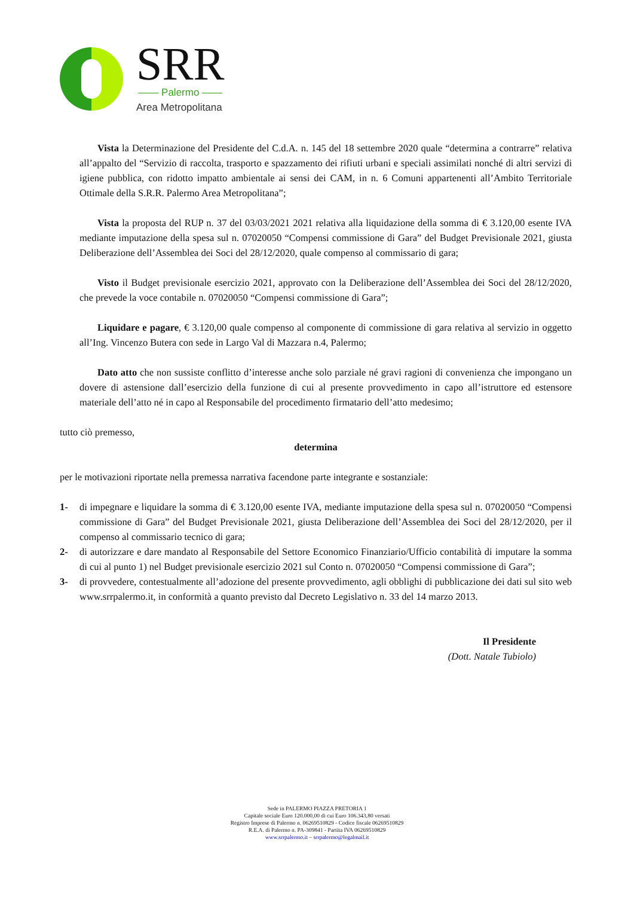SRR
—— Palermo ——
Area Metropolitana
Vista la Determinazione del Presidente del C.d.A. n. 145 del 18 settembre 2020 quale “determina a contrarre” relativa all’appalto del “Servizio di raccolta, trasporto e spazzamento dei rifiuti urbani e speciali assimilati nonché di altri servizi di igiene pubblica, con ridotto impatto ambientale ai sensi dei CAM, in n. 6 Comuni appartenenti all’Ambito Territoriale Ottimale della S.R.R. Palermo Area Metropolitana”;
Vista la proposta del RUP n. 37 del 03/03/2021 2021 relativa alla liquidazione della somma di € 3.120,00 esente IVA mediante imputazione della spesa sul n. 07020050 “Compensi commissione di Gara” del Budget Previsionale 2021, giusta Deliberazione dell’Assemblea dei Soci del 28/12/2020, quale compenso al commissario di gara;
Visto il Budget previsionale esercizio 2021, approvato con la Deliberazione dell’Assemblea dei Soci del 28/12/2020, che prevede la voce contabile n. 07020050 “Compensi commissione di Gara”;
Liquidare e pagare, € 3.120,00 quale compenso al componente di commissione di gara relativa al servizio in oggetto all’Ing. Vincenzo Butera con sede in Largo Val di Mazzara n.4, Palermo;
Dato atto che non sussiste conflitto d’interesse anche solo parziale né gravi ragioni di convenienza che impongano un dovere di astensione dall’esercizio della funzione di cui al presente provvedimento in capo all’istruttore ed estensore materiale dell’atto né in capo al Responsabile del procedimento firmatario dell’atto medesimo;
tutto ciò premesso,
determina
per le motivazioni riportate nella premessa narrativa facendone parte integrante e sostanziale:
1- di impegnare e liquidare la somma di € 3.120,00 esente IVA, mediante imputazione della spesa sul n. 07020050 “Compensi commissione di Gara” del Budget Previsionale 2021, giusta Deliberazione dell’Assemblea dei Soci del 28/12/2020, per il compenso al commissario tecnico di gara;
2- di autorizzare e dare mandato al Responsabile del Settore Economico Finanziario/Ufficio contabilità di imputare la somma di cui al punto 1) nel Budget previsionale esercizio 2021 sul Conto n. 07020050 “Compensi commissione di Gara”;
3- di provvedere, contestualmente all’adozione del presente provvedimento, agli obblighi di pubblicazione dei dati sul sito web www.srrpalermo.it, in conformità a quanto previsto dal Decreto Legislativo n. 33 del 14 marzo 2013.
Il Presidente
(Dott. Natale Tubiolo)
Sede in PALERMO PIAZZA PRETORIA 1
Capitale sociale Euro 120.000,00 di cui Euro 106.343,80 versati
Registro Imprese di Palermo n. 06269510829 - Codice fiscale 06269510829
R.E.A. di Palermo n. PA-309841 - Partita IVA 06269510829
www.srrpalermo.it – srrpalermo@legalmail.it